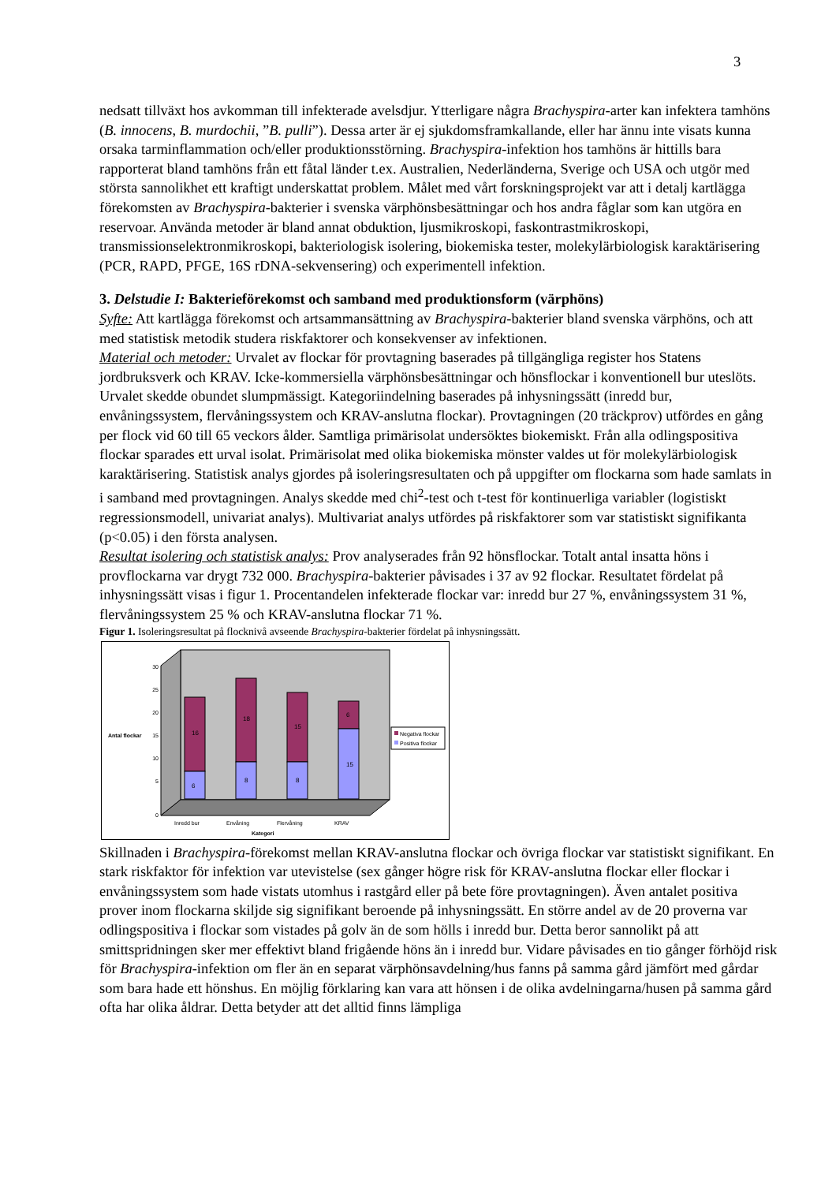3
nedsatt tillväxt hos avkomman till infekterade avelsdjur. Ytterligare några Brachyspira-arter kan infektera tamhöns (B. innocens, B. murdochii, ”B. pulli”). Dessa arter är ej sjukdomsframkallande, eller har ännu inte visats kunna orsaka tarminflammation och/eller produktionsstörning. Brachyspira-infektion hos tamhöns är hittills bara rapporterat bland tamhöns från ett fåtal länder t.ex. Australien, Nederländerna, Sverige och USA och utgör med största sannolikhet ett kraftigt underskattat problem. Målet med vårt forskningsprojekt var att i detalj kartlägga förekomsten av Brachyspira-bakterier i svenska värphönsbesättningar och hos andra fåglar som kan utgöra en reservoar. Använda metoder är bland annat obduktion, ljusmikroskopi, faskontrastmikroskopi, transmissionselektronmikroskopi, bakteriologisk isolering, biokemiska tester, molekylärbiologisk karaktärisering (PCR, RAPD, PFGE, 16S rDNA-sekvensering) och experimentell infektion.
3. Delstudie I: Bakterieförekomst och samband med produktionsform (värphöns)
Syfte: Att kartlägga förekomst och artsammansättning av Brachyspira-bakterier bland svenska värphöns, och att med statistisk metodik studera riskfaktorer och konsekvenser av infektionen.
Material och metoder: Urvalet av flockar för provtagning baserades på tillgängliga register hos Statens jordbruksverk och KRAV. Icke-kommersiella värphönsbesättningar och hönsflockar i konventionell bur uteslöts. Urvalet skedde obundet slumpmässigt. Kategoriindelning baserades på inhysningssätt (inredd bur, envåningssystem, flervåningssystem och KRAV-anslutna flockar). Provtagningen (20 träckprov) utfördes en gång per flock vid 60 till 65 veckors ålder. Samtliga primärisolat undersöktes biokemiskt. Från alla odlingspositiva flockar sparades ett urval isolat. Primärisolat med olika biokemiska mönster valdes ut för molekylärbiologisk karaktärisering. Statistisk analys gjordes på isoleringsresultaten och på uppgifter om flockarna som hade samlats in i samband med provtagningen. Analys skedde med chi<sup>2</sup>-test och t-test för kontinuerliga variabler (logistiskt regressionsmodell, univariat analys). Multivariat analys utfördes på riskfaktorer som var statistiskt signifikanta (p<0.05) i den första analysen.
Resultat isolering och statistisk analys: Prov analyserades från 92 hönsflockar. Totalt antal insatta höns i provflockarna var drygt 732 000. Brachyspira-bakterier påvisades i 37 av 92 flockar. Resultatet fördelat på inhysningssätt visas i figur 1. Procentandelen infekterade flockar var: inredd bur 27 %, envåningssystem 31 %, flervåningssystem 25 % och KRAV-anslutna flockar 71 %.
Figur 1. Isoleringsresultat på flocknivå avseende Brachyspira-bakterier fördelat på inhysningssätt.
16
18
15
6
6
8
8
15
30
25
20
15
10
5
0
Antal flockar
Inredd bur
Envåning
Flervåning
KRAV
Kategori
Negativa flockar
Positiva flockar
Skillnaden i Brachyspira-förekomst mellan KRAV-anslutna flockar och övriga flockar var statistiskt signifikant. En stark riskfaktor för infektion var utevistelse (sex gånger högre risk för KRAV-anslutna flockar eller flockar i envåningssystem som hade vistats utomhus i rastgård eller på bete före provtagningen). Även antalet positiva prover inom flockarna skiljde sig signifikant beroende på inhysningssätt. En större andel av de 20 proverna var odlingspositiva i flockar som vistades på golv än de som hölls i inredd bur. Detta beror sannolikt på att smittspridningen sker mer effektivt bland frigående höns än i inredd bur. Vidare påvisades en tio gånger förhöjd risk för Brachyspira-infektion om fler än en separat värphönsavdelning/hus fanns på samma gård jämfört med gårdar som bara hade ett hönshus. En möjlig förklaring kan vara att hönsen i de olika avdelningarna/husen på samma gård ofta har olika åldrar. Detta betyder att det alltid finns lämpliga